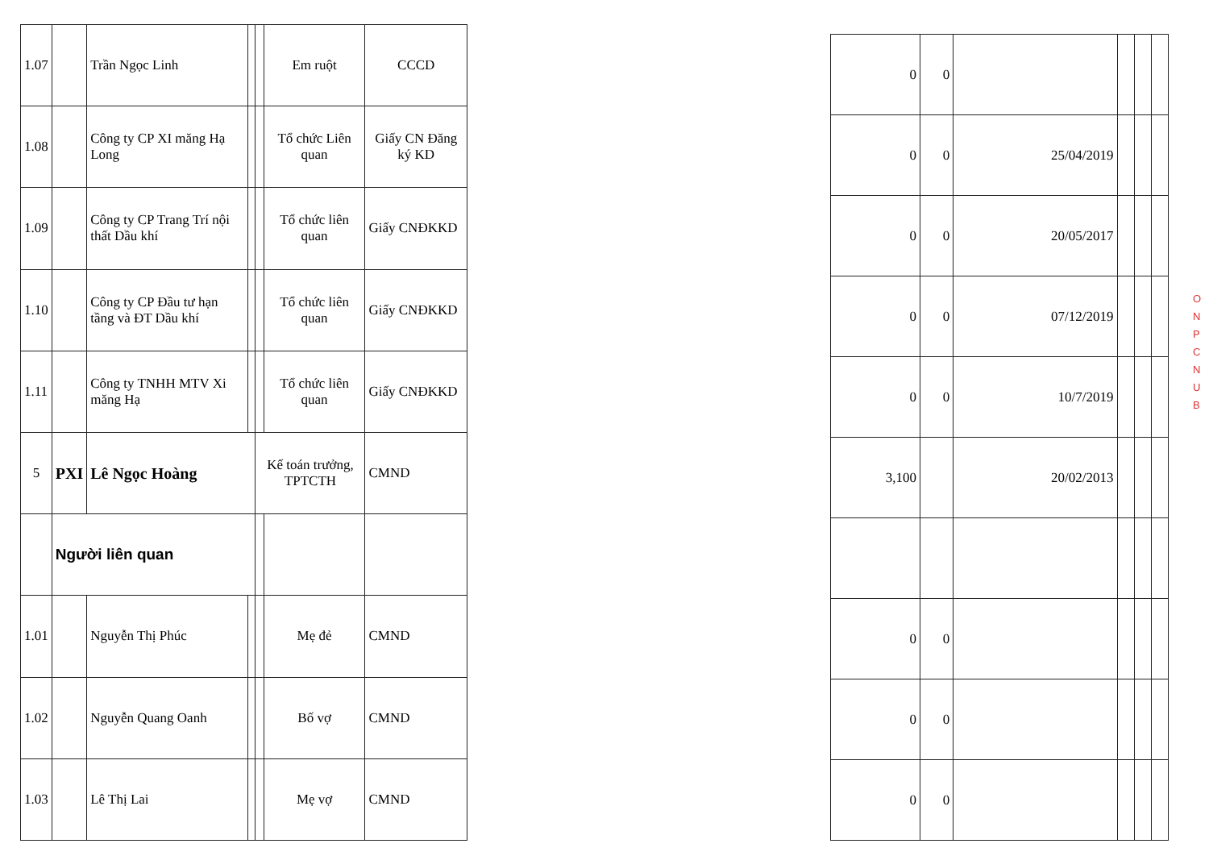| 1.07 | | Trần Ngọc Linh | | | Em ruột | CCCD |
| 1.08 | | Công ty CP XI măng Hạ Long | | | Tổ chức Liên quan | Giấy CN Đăng ký KD |
| 1.09 | | Công ty CP Trang Trí nội thất Dầu khí | | | Tổ chức liên quan | Giấy CNĐKKD |
| 1.10 | | Công ty CP Đầu tư hạn tầng và ĐT Dầu khí | | | Tổ chức liên quan | Giấy CNĐKKD |
| 1.11 | | Công ty TNHH MTV Xi măng Hạ | | | Tổ chức liên quan | Giấy CNĐKKD |
| 5 | PXI | Lê Ngọc Hoàng | | Kế toán trưởng, TPTCTH | | CMND |
| | Người liên quan | | | | | |
| 1.01 | | Nguyễn Thị Phúc | | | Mẹ đẻ | CMND |
| 1.02 | | Nguyễn Quang Oanh | | | Bố vợ | CMND |
| 1.03 | | Lê Thị Lai | | | Mẹ vợ | CMND |
| 0 | 0 | | | | |
| 0 | 0 | 25/04/2019 | | | |
| 0 | 0 | 20/05/2017 | | | |
| 0 | 0 | 07/12/2019 | | | |
| 0 | 0 | 10/7/2019 | | | |
| 3,100 | | 20/02/2013 | | | |
| 0 | 0 | | | | |
| 0 | 0 | | | | |
| 0 | 0 | | | | |
O N P C N U B